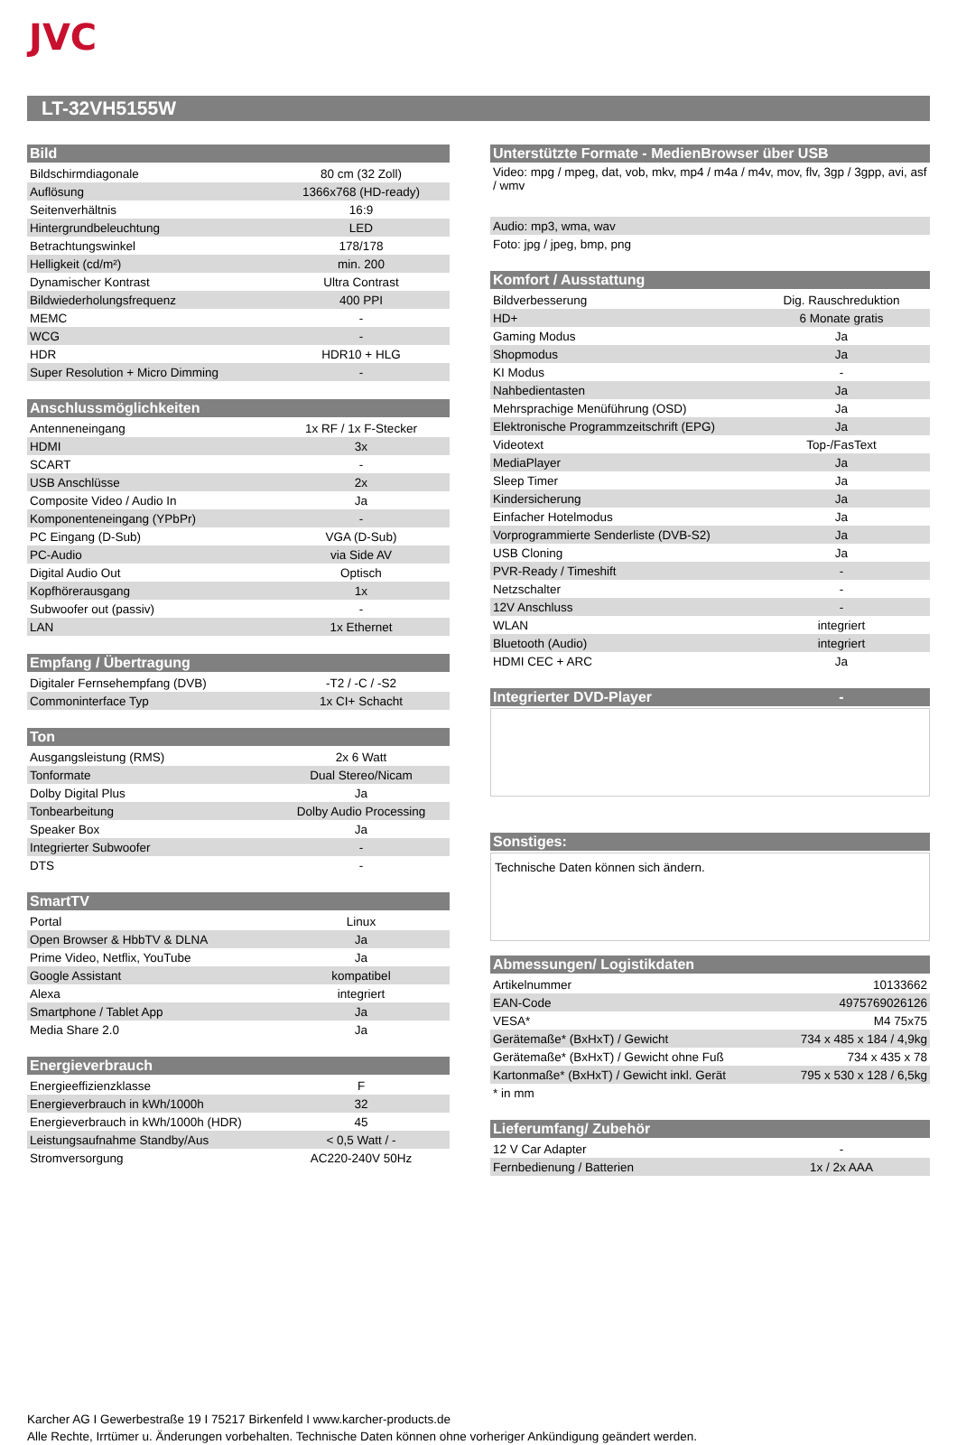JVC
LT-32VH5155W
| Bild | |
| --- | --- |
| Bildschirmdiagonale | 80 cm (32 Zoll) |
| Auflösung | 1366x768 (HD-ready) |
| Seitenverhältnis | 16:9 |
| Hintergrundbeleuchtung | LED |
| Betrachtungswinkel | 178/178 |
| Helligkeit (cd/m²) | min. 200 |
| Dynamischer Kontrast | Ultra Contrast |
| Bildwiederholungsfrequenz | 400 PPI |
| MEMC | - |
| WCG | - |
| HDR | HDR10 + HLG |
| Super Resolution + Micro Dimming | - |
| Anschlussmöglichkeiten | |
| --- | --- |
| Antenneneingang | 1x RF / 1x F-Stecker |
| HDMI | 3x |
| SCART | - |
| USB Anschlüsse | 2x |
| Composite Video / Audio In | Ja |
| Komponenteneingang (YPbPr) | - |
| PC Eingang (D-Sub) | VGA (D-Sub) |
| PC-Audio | via Side AV |
| Digital Audio Out | Optisch |
| Kopfhörerausgang | 1x |
| Subwoofer out (passiv) | - |
| LAN | 1x Ethernet |
| Empfang / Übertragung | |
| --- | --- |
| Digitaler Fernsehempfang (DVB) | -T2 / -C / -S2 |
| Commoninterface Typ | 1x CI+ Schacht |
| Ton | |
| --- | --- |
| Ausgangsleistung (RMS) | 2x 6 Watt |
| Tonformate | Dual Stereo/Nicam |
| Dolby Digital Plus | Ja |
| Tonbearbeitung | Dolby Audio Processing |
| Speaker Box | Ja |
| Integrierter Subwoofer | - |
| DTS | - |
| SmartTV | |
| --- | --- |
| Portal | Linux |
| Open Browser & HbbTV & DLNA | Ja |
| Prime Video, Netflix, YouTube | Ja |
| Google Assistant | kompatibel |
| Alexa | integriert |
| Smartphone / Tablet App | Ja |
| Media Share 2.0 | Ja |
| Energieverbrauch | |
| --- | --- |
| Energieeffizienzklasse | F |
| Energieverbrauch in kWh/1000h | 32 |
| Energieverbrauch in kWh/1000h (HDR) | 45 |
| Leistungsaufnahme Standby/Aus | < 0,5 Watt / - |
| Stromversorgung | AC220-240V 50Hz |
| Unterstützte Formate - MedienBrowser über USB |
| --- |
| Video: mpg / mpeg, dat, vob, mkv, mp4 / m4a / m4v, mov, flv, 3gp / 3gpp, avi, asf / wmv |
| Audio: mp3, wma, wav |
| Foto: jpg / jpeg, bmp, png |
| Komfort / Ausstattung | |
| --- | --- |
| Bildverbesserung | Dig. Rauschreduktion |
| HD+ | 6 Monate gratis |
| Gaming Modus | Ja |
| Shopmodus | Ja |
| KI Modus | - |
| Nahbedientasten | Ja |
| Mehrsprachige Menüführung (OSD) | Ja |
| Elektronische Programmzeitschrift (EPG) | Ja |
| Videotext | Top-/FasText |
| MediaPlayer | Ja |
| Sleep Timer | Ja |
| Kindersicherung | Ja |
| Einfacher Hotelmodus | Ja |
| Vorprogrammierte Senderliste (DVB-S2) | Ja |
| USB Cloning | Ja |
| PVR-Ready / Timeshift | - |
| Netzschalter | - |
| 12V Anschluss | - |
| WLAN | integriert |
| Bluetooth (Audio) | integriert |
| HDMI CEC + ARC | Ja |
| Integrierter DVD-Player | - |
| --- | --- |
| Sonstiges: |
| --- |
Technische Daten können sich ändern.
| Abmessungen/ Logistikdaten | |
| --- | --- |
| Artikelnummer | 10133662 |
| EAN-Code | 4975769026126 |
| VESA* | M4 75x75 |
| Gerätemaße* (BxHxT) / Gewicht | 734 x 485 x 184 / 4,9kg |
| Gerätemaße* (BxHxT) / Gewicht ohne Fuß | 734 x 435 x 78 |
| Kartonmaße* (BxHxT) / Gewicht inkl. Gerät | 795 x 530 x 128 / 6,5kg |
| * in mm | |
| Lieferumfang/ Zubehör | |
| --- | --- |
| 12 V Car Adapter | - |
| Fernbedienung / Batterien | 1x / 2x AAA |
Karcher AG I Gewerbestraße 19 I 75217 Birkenfeld I www.karcher-products.de
Alle Rechte, Irrtümer u. Änderungen vorbehalten. Technische Daten können ohne vorheriger Ankündigung geändert werden.